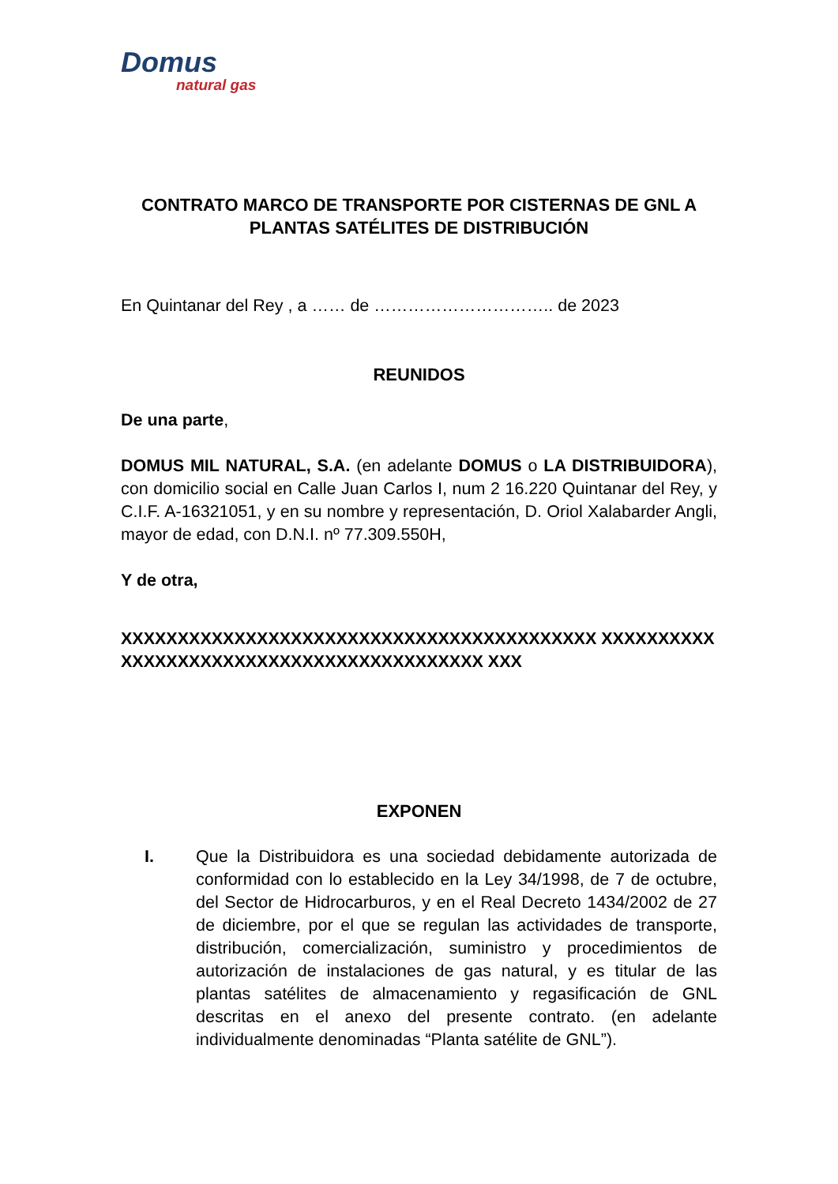Domus
natural gas
CONTRATO MARCO DE TRANSPORTE POR CISTERNAS DE GNL A PLANTAS SATÉLITES DE DISTRIBUCIÓN
En Quintanar del Rey , a …… de ………………………….. de 2023
REUNIDOS
De una parte,
DOMUS MIL NATURAL, S.A. (en adelante DOMUS o LA DISTRIBUIDORA), con domicilio social en Calle Juan Carlos I, num 2 16.220 Quintanar del Rey, y C.I.F. A-16321051, y en su nombre y representación, D. Oriol Xalabarder Angli, mayor de edad, con D.N.I. nº 77.309.550H,
Y de otra,
XXXXXXXXXXXXXXXXXXXXXXXXXXXXXXXXXXXXXXXXXX XXXXXXXXXXXXXXXXXXXXXXXXXXXXXXXXXXXXXXXXXX XXX
EXPONEN
I. Que la Distribuidora es una sociedad debidamente autorizada de conformidad con lo establecido en la Ley 34/1998, de 7 de octubre, del Sector de Hidrocarburos, y en el Real Decreto 1434/2002 de 27 de diciembre, por el que se regulan las actividades de transporte, distribución, comercialización, suministro y procedimientos de autorización de instalaciones de gas natural, y es titular de las plantas satélites de almacenamiento y regasificación de GNL descritas en el anexo del presente contrato. (en adelante individualmente denominadas “Planta satélite de GNL”).